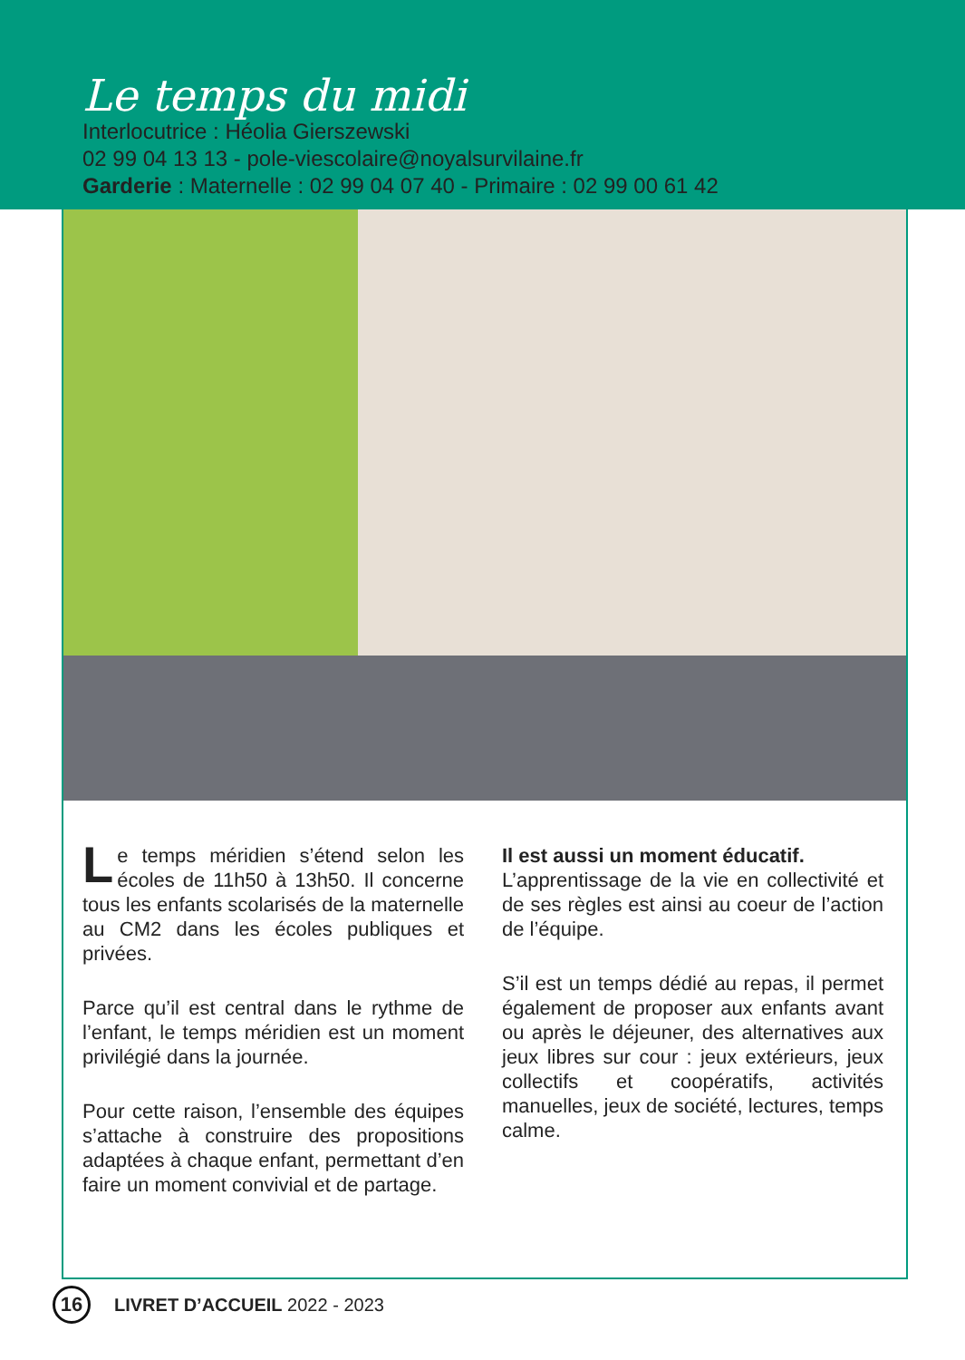Le temps du midi
Interlocutrice : Héolia Gierszewski
02 99 04 13 13 - pole-viescolaire@noyalsurvilaine.fr
Garderie : Maternelle : 02 99 04 07 40 - Primaire : 02 99 00 61 42
Le temps méridien s’étend selon les écoles de 11h50 à 13h50. Il concerne tous les enfants scolarisés de la maternelle au CM2 dans les écoles publiques et privées.
Parce qu’il est central dans le rythme de l’enfant, le temps méridien est un moment privilégié dans la journée.
Pour cette raison, l’ensemble des équipes s’attache à construire des propositions adaptées à chaque enfant, permettant d’en faire un moment convivial et de partage.
Il est aussi un moment éducatif.
L’apprentissage de la vie en collectivité et de ses règles est ainsi au coeur de l’action de l’équipe.
S’il est un temps dédié au repas, il permet également de proposer aux enfants avant ou après le déjeuner, des alternatives aux jeux libres sur cour : jeux extérieurs, jeux collectifs et coopératifs, activités manuelles, jeux de société, lectures, temps calme.
16
LIVRET D’ACCUEIL 2022 - 2023